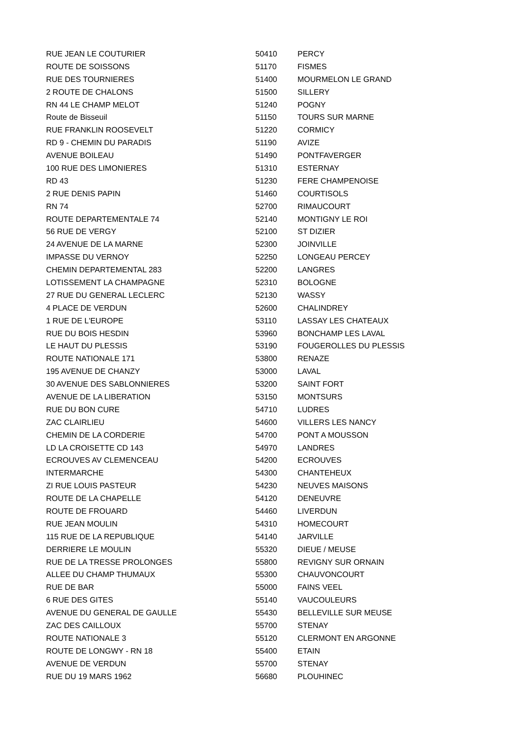| RUE JEAN LE COUTURIER | 50410 | PERCY |
| ROUTE DE SOISSONS | 51170 | FISMES |
| RUE DES TOURNIERES | 51400 | MOURMELON LE GRAND |
| 2 ROUTE DE CHALONS | 51500 | SILLERY |
| RN 44 LE CHAMP MELOT | 51240 | POGNY |
| Route de Bisseuil | 51150 | TOURS SUR MARNE |
| RUE FRANKLIN ROOSEVELT | 51220 | CORMICY |
| RD 9 - CHEMIN DU PARADIS | 51190 | AVIZE |
| AVENUE BOILEAU | 51490 | PONTFAVERGER |
| 100 RUE DES LIMONIERES | 51310 | ESTERNAY |
| RD 43 | 51230 | FERE CHAMPENOISE |
| 2 RUE DENIS PAPIN | 51460 | COURTISOLS |
| RN 74 | 52700 | RIMAUCOURT |
| ROUTE DEPARTEMENTALE 74 | 52140 | MONTIGNY LE ROI |
| 56 RUE DE VERGY | 52100 | ST DIZIER |
| 24 AVENUE DE LA MARNE | 52300 | JOINVILLE |
| IMPASSE DU VERNOY | 52250 | LONGEAU PERCEY |
| CHEMIN DEPARTEMENTAL 283 | 52200 | LANGRES |
| LOTISSEMENT LA CHAMPAGNE | 52310 | BOLOGNE |
| 27 RUE DU GENERAL LECLERC | 52130 | WASSY |
| 4 PLACE DE VERDUN | 52600 | CHALINDREY |
| 1 RUE DE L'EUROPE | 53110 | LASSAY LES CHATEAUX |
| RUE DU BOIS HESDIN | 53960 | BONCHAMP LES LAVAL |
| LE HAUT DU PLESSIS | 53190 | FOUGEROLLES DU PLESSIS |
| ROUTE NATIONALE 171 | 53800 | RENAZE |
| 195 AVENUE DE CHANZY | 53000 | LAVAL |
| 30 AVENUE DES SABLONNIERES | 53200 | SAINT FORT |
| AVENUE DE LA LIBERATION | 53150 | MONTSURS |
| RUE DU BON CURE | 54710 | LUDRES |
| ZAC CLAIRLIEU | 54600 | VILLERS LES NANCY |
| CHEMIN DE LA CORDERIE | 54700 | PONT A MOUSSON |
| LD LA CROISETTE CD 143 | 54970 | LANDRES |
| ECROUVES AV CLEMENCEAU | 54200 | ECROUVES |
| INTERMARCHE | 54300 | CHANTEHEUX |
| ZI RUE LOUIS PASTEUR | 54230 | NEUVES MAISONS |
| ROUTE DE LA CHAPELLE | 54120 | DENEUVRE |
| ROUTE DE FROUARD | 54460 | LIVERDUN |
| RUE JEAN MOULIN | 54310 | HOMECOURT |
| 115 RUE DE LA REPUBLIQUE | 54140 | JARVILLE |
| DERRIERE LE MOULIN | 55320 | DIEUE / MEUSE |
| RUE DE LA TRESSE PROLONGES | 55800 | REVIGNY SUR ORNAIN |
| ALLEE DU CHAMP THUMAUX | 55300 | CHAUVONCOURT |
| RUE DE BAR | 55000 | FAINS VEEL |
| 6 RUE DES GITES | 55140 | VAUCOULEURS |
| AVENUE DU GENERAL DE GAULLE | 55430 | BELLEVILLE SUR MEUSE |
| ZAC DES CAILLOUX | 55700 | STENAY |
| ROUTE NATIONALE 3 | 55120 | CLERMONT EN ARGONNE |
| ROUTE DE LONGWY - RN 18 | 55400 | ETAIN |
| AVENUE DE VERDUN | 55700 | STENAY |
| RUE DU 19 MARS 1962 | 56680 | PLOUHINEC |